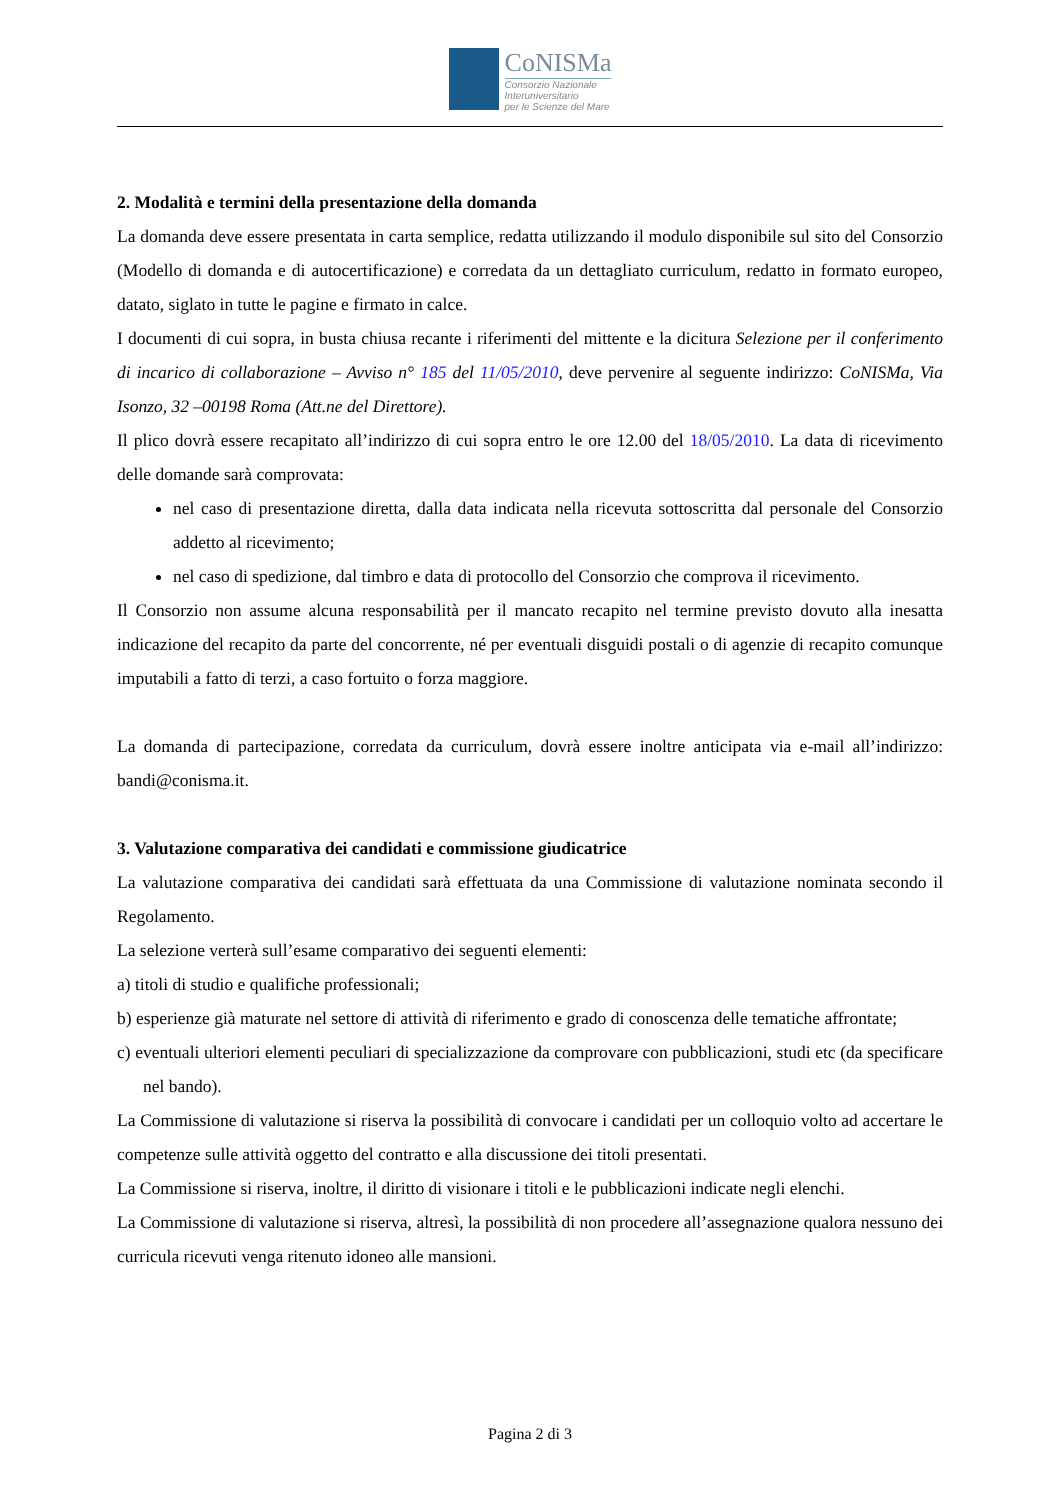CoNISMa
Consorzio Nazionale
Interuniversitario
per le Scienze del Mare
2. Modalità e termini della presentazione della domanda
La domanda deve essere presentata in carta semplice, redatta utilizzando il modulo disponibile sul sito del Consorzio (Modello di domanda e di autocertificazione) e corredata da un dettagliato curriculum, redatto in formato europeo, datato, siglato in tutte le pagine e firmato in calce.
I documenti di cui sopra, in busta chiusa recante i riferimenti del mittente e la dicitura Selezione per il conferimento di incarico di collaborazione – Avviso n° 185 del 11/05/2010, deve pervenire al seguente indirizzo: CoNISMa, Via Isonzo, 32 –00198 Roma (Att.ne del Direttore).
Il plico dovrà essere recapitato all’indirizzo di cui sopra entro le ore 12.00 del 18/05/2010. La data di ricevimento delle domande sarà comprovata:
nel caso di presentazione diretta, dalla data indicata nella ricevuta sottoscritta dal personale del Consorzio addetto al ricevimento;
nel caso di spedizione, dal timbro e data di protocollo del Consorzio che comprova il ricevimento.
Il Consorzio non assume alcuna responsabilità per il mancato recapito nel termine previsto dovuto alla inesatta indicazione del recapito da parte del concorrente, né per eventuali disguidi postali o di agenzie di recapito comunque imputabili a fatto di terzi, a caso fortuito o forza maggiore.
La domanda di partecipazione, corredata da curriculum, dovrà essere inoltre anticipata via e-mail all’indirizzo: bandi@conisma.it.
3. Valutazione comparativa dei candidati e commissione giudicatrice
La valutazione comparativa dei candidati sarà effettuata da una Commissione di valutazione nominata secondo il Regolamento.
La selezione verterà sull’esame comparativo dei seguenti elementi:
a) titoli di studio e qualifiche professionali;
b) esperienze già maturate nel settore di attività di riferimento e grado di conoscenza delle tematiche affrontate;
c) eventuali ulteriori elementi peculiari di specializzazione da comprovare con pubblicazioni, studi etc (da specificare nel bando).
La Commissione di valutazione si riserva la possibilità di convocare i candidati per un colloquio volto ad accertare le competenze sulle attività oggetto del contratto e alla discussione dei titoli presentati.
La Commissione si riserva, inoltre, il diritto di visionare i titoli e le pubblicazioni indicate negli elenchi.
La Commissione di valutazione si riserva, altresì, la possibilità di non procedere all’assegnazione qualora nessuno dei curricula ricevuti venga ritenuto idoneo alle mansioni.
Pagina 2 di 3